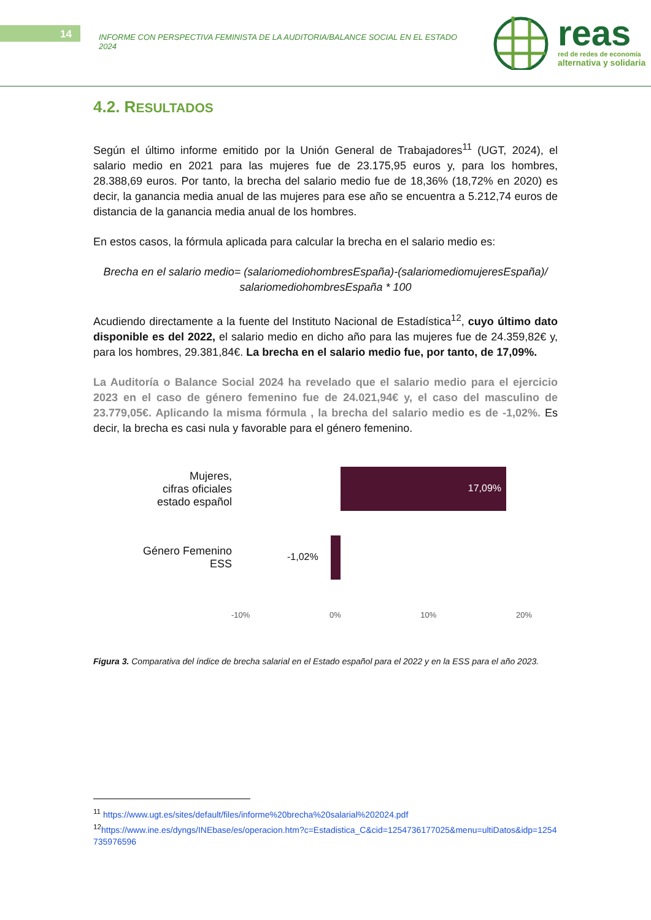14
INFORME CON PERSPECTIVA FEMINISTA DE LA AUDITORIA/BALANCE SOCIAL EN EL ESTADO 2024
reas
red de redes de economía
alternativa y solidaria
4.2. RESULTADOS
Según el último informe emitido por la Unión General de Trabajadores<sup>11</sup> (UGT, 2024), el salario medio en 2021 para las mujeres fue de 23.175,95 euros y, para los hombres, 28.388,69 euros. Por tanto, la brecha del salario medio fue de 18,36% (18,72% en 2020) es decir, la ganancia media anual de las mujeres para ese año se encuentra a 5.212,74 euros de distancia de la ganancia media anual de los hombres.
En estos casos, la fórmula aplicada para calcular la brecha en el salario medio es:
Brecha en el salario medio= (salariomediohombresEspaña)-(salariomediomujeresEspaña)/ salariomediohombresEspaña * 100
Acudiendo directamente a la fuente del Instituto Nacional de Estadística<sup>12</sup>, cuyo último dato disponible es del 2022, el salario medio en dicho año para las mujeres fue de 24.359,82€ y, para los hombres, 29.381,84€. La brecha en el salario medio fue, por tanto, de 17,09%.
La Auditoría o Balance Social 2024 ha revelado que el salario medio para el ejercicio 2023 en el caso de género femenino fue de 24.021,94€ y, el caso del masculino de 23.779,05€. Aplicando la misma fórmula , la brecha del salario medio es de -1,02%. Es decir, la brecha es casi nula y favorable para el género femenino.
Mujeres,
cifras oficiales
estado español
17,09%
Género Femenino
ESS
-1,02%
-10% 0% 10% 20%
Figura 3. Comparativa del índice de brecha salarial en el Estado español para el 2022 y en la ESS para el año 2023.
<sup>11</sup> https://www.ugt.es/sites/default/files/informe%20brecha%20salarial%202024.pdf
<sup>12</sup> https://www.ine.es/dyngs/INEbase/es/operacion.htm?c=Estadistica_C&cid=1254736177025&menu=ultiDatos&idp=1254735976596